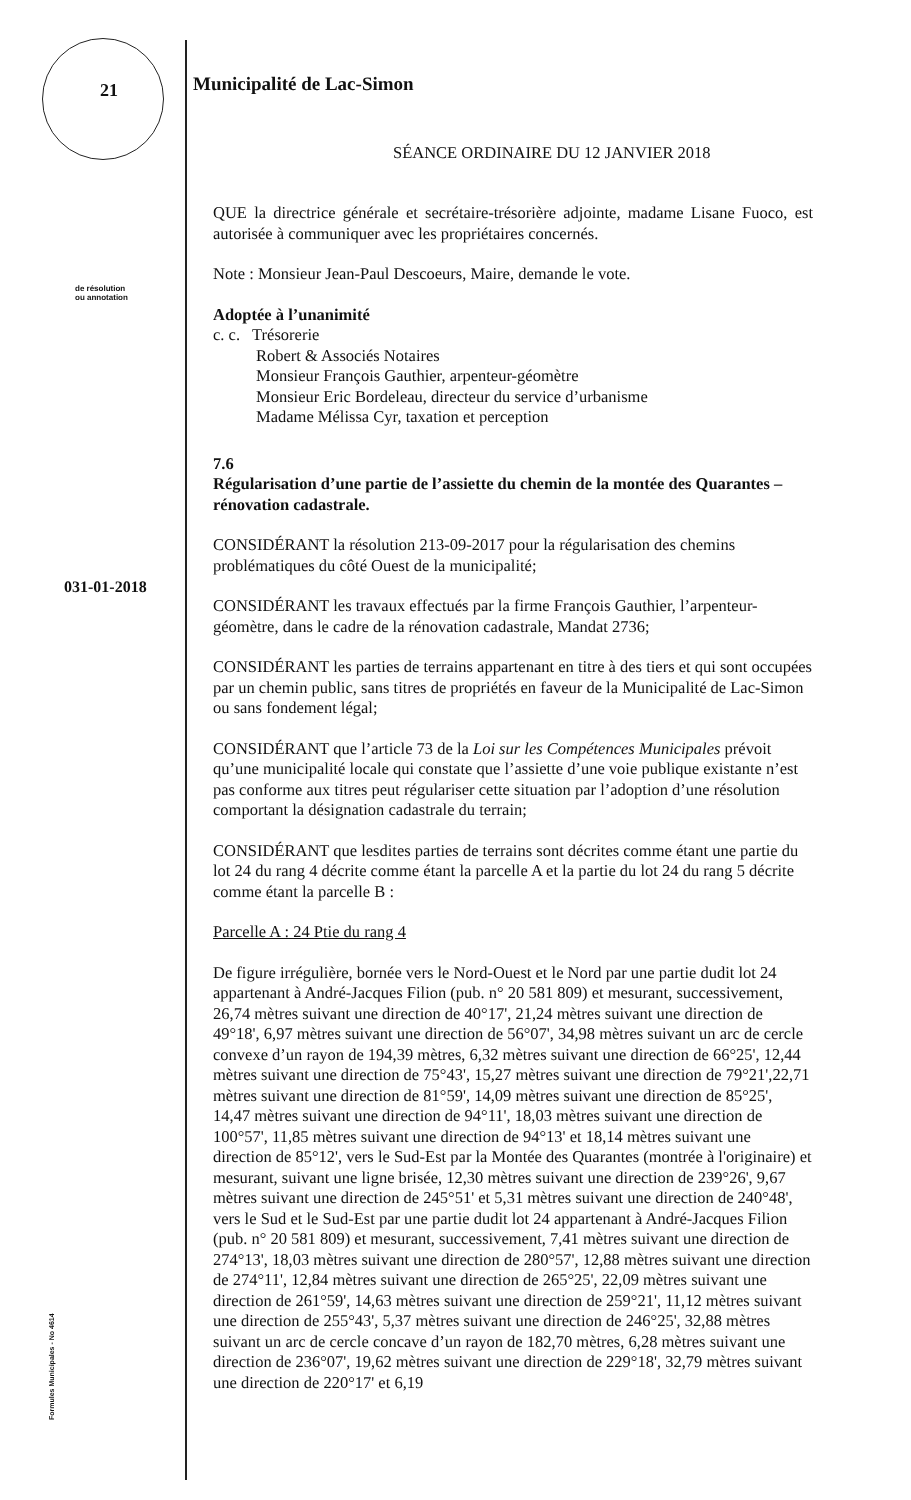21
de résolution
ou annotation
031-01-2018
Municipalité de Lac-Simon
SÉANCE ORDINAIRE DU 12 JANVIER 2018
QUE la directrice générale et secrétaire-trésorière adjointe, madame Lisane Fuoco, est autorisée à communiquer avec les propriétaires concernés.
Note : Monsieur Jean-Paul Descoeurs, Maire, demande le vote.
Adoptée à l’unanimité
c. c. Trésorerie
Robert & Associés Notaires
Monsieur François Gauthier, arpenteur-géomètre
Monsieur Eric Bordeleau, directeur du service d’urbanisme
Madame Mélissa Cyr, taxation et perception
7.6
Régularisation d’une partie de l’assiette du chemin de la montée des Quarantes – rénovation cadastrale.
CONSIDÉRANT la résolution 213-09-2017 pour la régularisation des chemins problématiques du côté Ouest de la municipalité;
CONSIDÉRANT les travaux effectués par la firme François Gauthier, l’arpenteur-géomètre, dans le cadre de la rénovation cadastrale, Mandat 2736;
CONSIDÉRANT les parties de terrains appartenant en titre à des tiers et qui sont occupées par un chemin public, sans titres de propriétés en faveur de la Municipalité de Lac-Simon ou sans fondement légal;
CONSIDÉRANT que l’article 73 de la Loi sur les Compétences Municipales prévoit qu’une municipalité locale qui constate que l’assiette d’une voie publique existante n’est pas conforme aux titres peut régulariser cette situation par l’adoption d’une résolution comportant la désignation cadastrale du terrain;
CONSIDÉRANT que lesdites parties de terrains sont décrites comme étant une partie du lot 24 du rang 4 décrite comme étant la parcelle A et la partie du lot 24 du rang 5 décrite comme étant la parcelle B :
Parcelle A : 24 Ptie du rang 4
De figure irrégulière, bornée vers le Nord-Ouest et le Nord par une partie dudit lot 24 appartenant à André-Jacques Filion (pub. n° 20 581 809) et mesurant, successivement, 26,74 mètres suivant une direction de 40°17', 21,24 mètres suivant une direction de 49°18', 6,97 mètres suivant une direction de 56°07', 34,98 mètres suivant un arc de cercle convexe d’un rayon de 194,39 mètres, 6,32 mètres suivant une direction de 66°25', 12,44 mètres suivant une direction de 75°43', 15,27 mètres suivant une direction de 79°21',22,71 mètres suivant une direction de 81°59', 14,09 mètres suivant une direction de 85°25', 14,47 mètres suivant une direction de 94°11', 18,03 mètres suivant une direction de 100°57', 11,85 mètres suivant une direction de 94°13' et 18,14 mètres suivant une direction de 85°12', vers le Sud-Est par la Montée des Quarantes (montrée à l'originaire) et mesurant, suivant une ligne brisée, 12,30 mètres suivant une direction de 239°26', 9,67 mètres suivant une direction de 245°51' et 5,31 mètres suivant une direction de 240°48', vers le Sud et le Sud-Est par une partie dudit lot 24 appartenant à André-Jacques Filion (pub. n° 20 581 809) et mesurant, successivement, 7,41 mètres suivant une direction de 274°13', 18,03 mètres suivant une direction de 280°57', 12,88 mètres suivant une direction de 274°11', 12,84 mètres suivant une direction de 265°25', 22,09 mètres suivant une direction de 261°59', 14,63 mètres suivant une direction de 259°21', 11,12 mètres suivant une direction de 255°43', 5,37 mètres suivant une direction de 246°25', 32,88 mètres suivant un arc de cercle concave d’un rayon de 182,70 mètres, 6,28 mètres suivant une direction de 236°07', 19,62 mètres suivant une direction de 229°18', 32,79 mètres suivant une direction de 220°17' et 6,19
Formules Municipales - No 4614